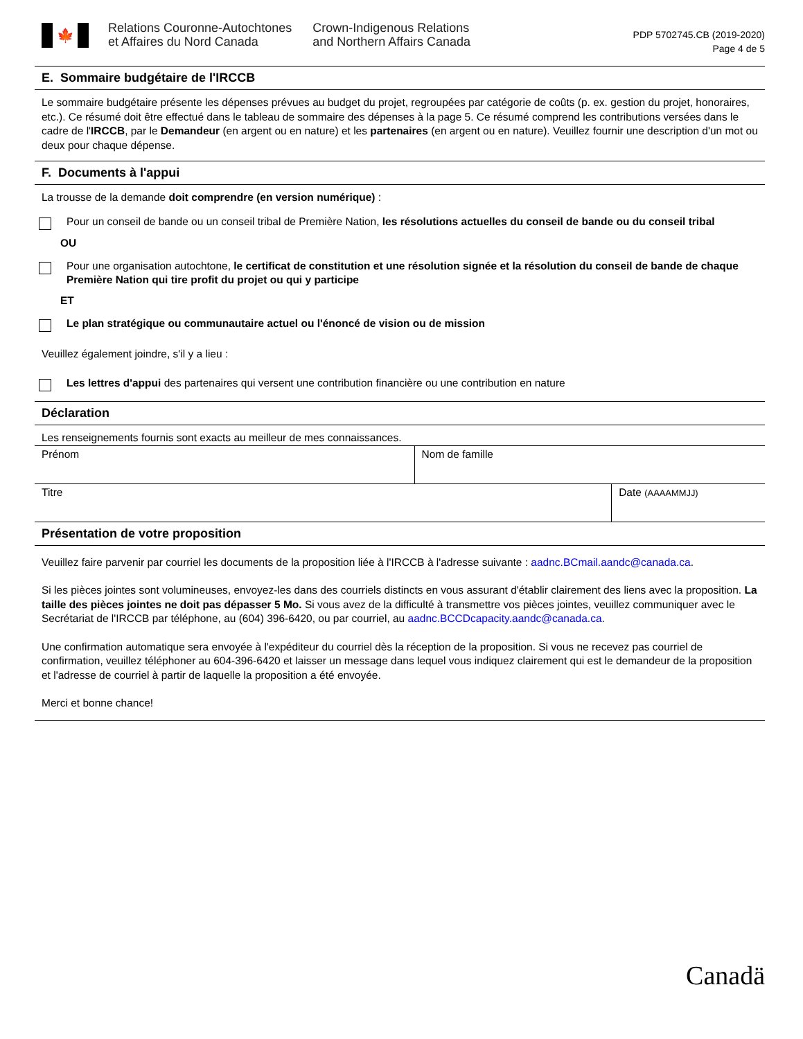🍁
Relations Couronne-Autochtones
et Affaires du Nord Canada
Crown-Indigenous Relations
and Northern Affairs Canada
PDP 5702745.CB (2019-2020)
Page 4 de 5
E. Sommaire budgétaire de l'IRCCB
Le sommaire budgétaire présente les dépenses prévues au budget du projet, regroupées par catégorie de coûts (p. ex. gestion du projet, honoraires, etc.). Ce résumé doit être effectué dans le tableau de sommaire des dépenses à la page 5. Ce résumé comprend les contributions versées dans le cadre de l'IRCCB, par le Demandeur (en argent ou en nature) et les partenaires (en argent ou en nature). Veuillez fournir une description d'un mot ou deux pour chaque dépense.
F. Documents à l'appui
La trousse de la demande doit comprendre (en version numérique) :
Pour un conseil de bande ou un conseil tribal de Première Nation, les résolutions actuelles du conseil de bande ou du conseil tribal
OU
Pour une organisation autochtone, le certificat de constitution et une résolution signée et la résolution du conseil de bande de chaque Première Nation qui tire profit du projet ou qui y participe
ET
Le plan stratégique ou communautaire actuel ou l'énoncé de vision ou de mission
Veuillez également joindre, s'il y a lieu :
Les lettres d'appui des partenaires qui versent une contribution financière ou une contribution en nature
Déclaration
Les renseignements fournis sont exacts au meilleur de mes connaissances.
| Prénom | Nom de famille |
| Titre | Date (AAAAMMJJ) |
Présentation de votre proposition
Veuillez faire parvenir par courriel les documents de la proposition liée à l'IRCCB à l'adresse suivante : aadnc.BCmail.aandc@canada.ca.
Si les pièces jointes sont volumineuses, envoyez-les dans des courriels distincts en vous assurant d'établir clairement des liens avec la proposition. La taille des pièces jointes ne doit pas dépasser 5 Mo. Si vous avez de la difficulté à transmettre vos pièces jointes, veuillez communiquer avec le Secrétariat de l'IRCCB par téléphone, au (604) 396-6420, ou par courriel, au aadnc.BCCDcapacity.aandc@canada.ca.
Une confirmation automatique sera envoyée à l'expéditeur du courriel dès la réception de la proposition. Si vous ne recevez pas courriel de confirmation, veuillez téléphoner au 604-396-6420 et laisser un message dans lequel vous indiquez clairement qui est le demandeur de la proposition et l'adresse de courriel à partir de laquelle la proposition a été envoyée.
Merci et bonne chance!
Canadä